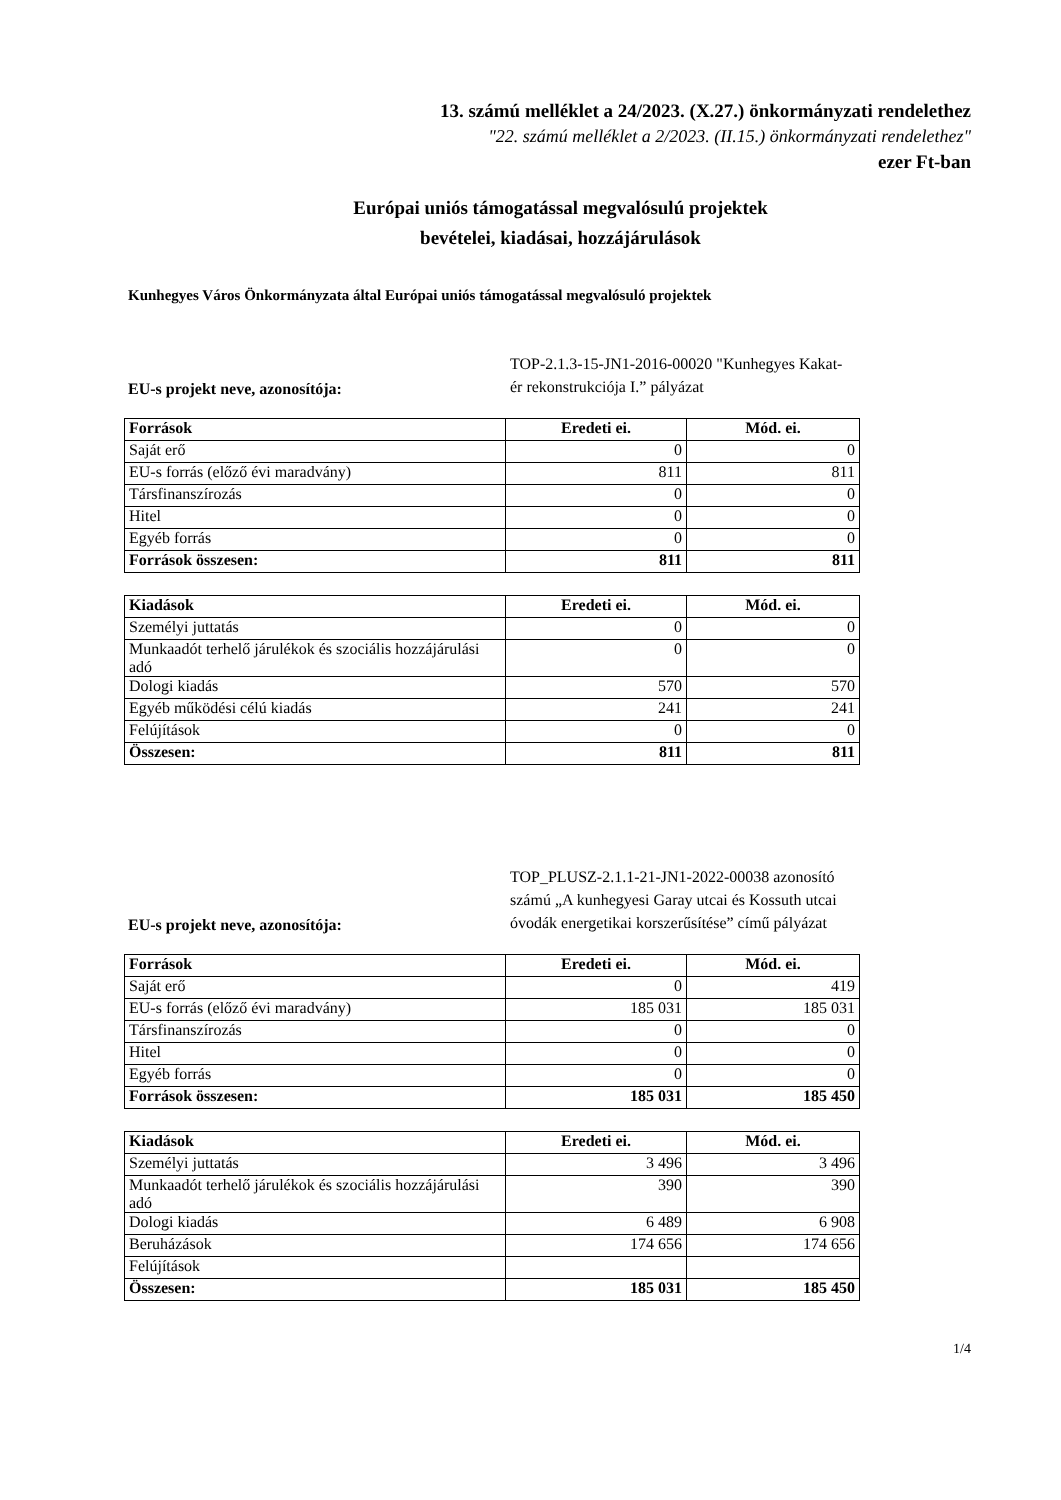13. számú melléklet a 24/2023. (X.27.) önkormányzati rendelethez
"22. számú melléklet a 2/2023. (II.15.) önkormányzati rendelethez"
ezer Ft-ban
Európai uniós támogatással megvalósulú projektek
bevételei, kiadásai, hozzájárulások
Kunhegyes Város Önkormányzata által Európai uniós támogatással megvalósuló projektek
EU-s projekt neve, azonosítója:
TOP-2.1.3-15-JN1-2016-00020 "Kunhegyes Kakat-ér rekonstrukciója I.” pályázat
| Források | Eredeti ei. | Mód. ei. |
| --- | --- | --- |
| Saját erő | 0 | 0 |
| EU-s forrás (előző évi maradvány) | 811 | 811 |
| Társfinanszírozás | 0 | 0 |
| Hitel | 0 | 0 |
| Egyéb forrás | 0 | 0 |
| Források összesen: | 811 | 811 |
| Kiadások | Eredeti ei. | Mód. ei. |
| --- | --- | --- |
| Személyi juttatás | 0 | 0 |
| Munkaadót terhelő járulékok és szociális hozzájárulási adó | 0 | 0 |
| Dologi kiadás | 570 | 570 |
| Egyéb működési célú kiadás | 241 | 241 |
| Felújítások | 0 | 0 |
| Összesen: | 811 | 811 |
EU-s projekt neve, azonosítója:
TOP_PLUSZ-2.1.1-21-JN1-2022-00038 azonosító számú „A kunhegyesi Garay utcai és Kossuth utcai óvodák energetikai korszerűsítése” című pályázat
| Források | Eredeti ei. | Mód. ei. |
| --- | --- | --- |
| Saját erő | 0 | 419 |
| EU-s forrás (előző évi maradvány) | 185 031 | 185 031 |
| Társfinanszírozás | 0 | 0 |
| Hitel | 0 | 0 |
| Egyéb forrás | 0 | 0 |
| Források összesen: | 185 031 | 185 450 |
| Kiadások | Eredeti ei. | Mód. ei. |
| --- | --- | --- |
| Személyi juttatás | 3 496 | 3 496 |
| Munkaadót terhelő járulékok és szociális hozzájárulási adó | 390 | 390 |
| Dologi kiadás | 6 489 | 6 908 |
| Beruházások | 174 656 | 174 656 |
| Felújítások | | |
| Összesen: | 185 031 | 185 450 |
1/4